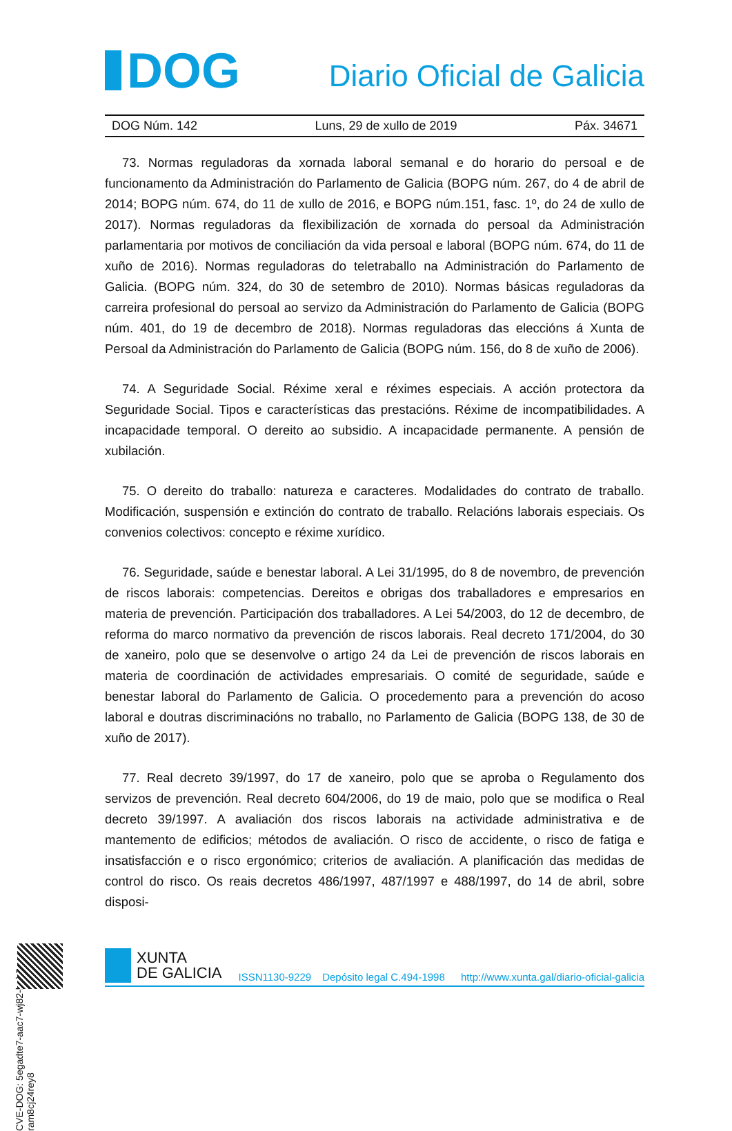DOG
Diario Oficial de Galicia
DOG Núm. 142 Luns, 29 de xullo de 2019 Páx. 34671
73. Normas reguladoras da xornada laboral semanal e do horario do persoal e de funcionamento da Administración do Parlamento de Galicia (BOPG núm. 267, do 4 de abril de 2014; BOPG núm. 674, do 11 de xullo de 2016, e BOPG núm.151, fasc. 1º, do 24 de xullo de 2017). Normas reguladoras da flexibilización de xornada do persoal da Administración parlamentaria por motivos de conciliación da vida persoal e laboral (BOPG núm. 674, do 11 de xuño de 2016). Normas reguladoras do teletraballo na Administración do Parlamento de Galicia. (BOPG núm. 324, do 30 de setembro de 2010). Normas básicas reguladoras da carreira profesional do persoal ao servizo da Administración do Parlamento de Galicia (BOPG núm. 401, do 19 de decembro de 2018). Normas reguladoras das eleccións á Xunta de Persoal da Administración do Parlamento de Galicia (BOPG núm. 156, do 8 de xuño de 2006).
74. A Seguridade Social. Réxime xeral e réximes especiais. A acción protectora da Seguridade Social. Tipos e características das prestacións. Réxime de incompatibilidades. A incapacidade temporal. O dereito ao subsidio. A incapacidade permanente. A pensión de xubilación.
75. O dereito do traballo: natureza e caracteres. Modalidades do contrato de traballo. Modificación, suspensión e extinción do contrato de traballo. Relacións laborais especiais. Os convenios colectivos: concepto e réxime xurídico.
76. Seguridade, saúde e benestar laboral. A Lei 31/1995, do 8 de novembro, de prevención de riscos laborais: competencias. Dereitos e obrigas dos traballadores e empresarios en materia de prevención. Participación dos traballadores. A Lei 54/2003, do 12 de decembro, de reforma do marco normativo da prevención de riscos laborais. Real decreto 171/2004, do 30 de xaneiro, polo que se desenvolve o artigo 24 da Lei de prevención de riscos laborais en materia de coordinación de actividades empresariais. O comité de seguridade, saúde e benestar laboral do Parlamento de Galicia. O procedemento para a prevención do acoso laboral e doutras discriminacións no traballo, no Parlamento de Galicia (BOPG 138, de 30 de xuño de 2017).
77. Real decreto 39/1997, do 17 de xaneiro, polo que se aproba o Regulamento dos servizos de prevención. Real decreto 604/2006, do 19 de maio, polo que se modifica o Real decreto 39/1997. A avaliación dos riscos laborais na actividade administrativa e de mantemento de edificios; métodos de avaliación. O risco de accidente, o risco de fatiga e insatisfacción e o risco ergonómico; criterios de avaliación. A planificación das medidas de control do risco. Os reais decretos 486/1997, 487/1997 e 488/1997, do 14 de abril, sobre disposi-
CVE-DOG: 5egadte7-aac7-wj82-beh2-ram8cj24rey8
XUNTA
DE GALICIA
ISSN1130-9229 Depósito legal C.494-1998 http://www.xunta.gal/diario-oficial-galicia